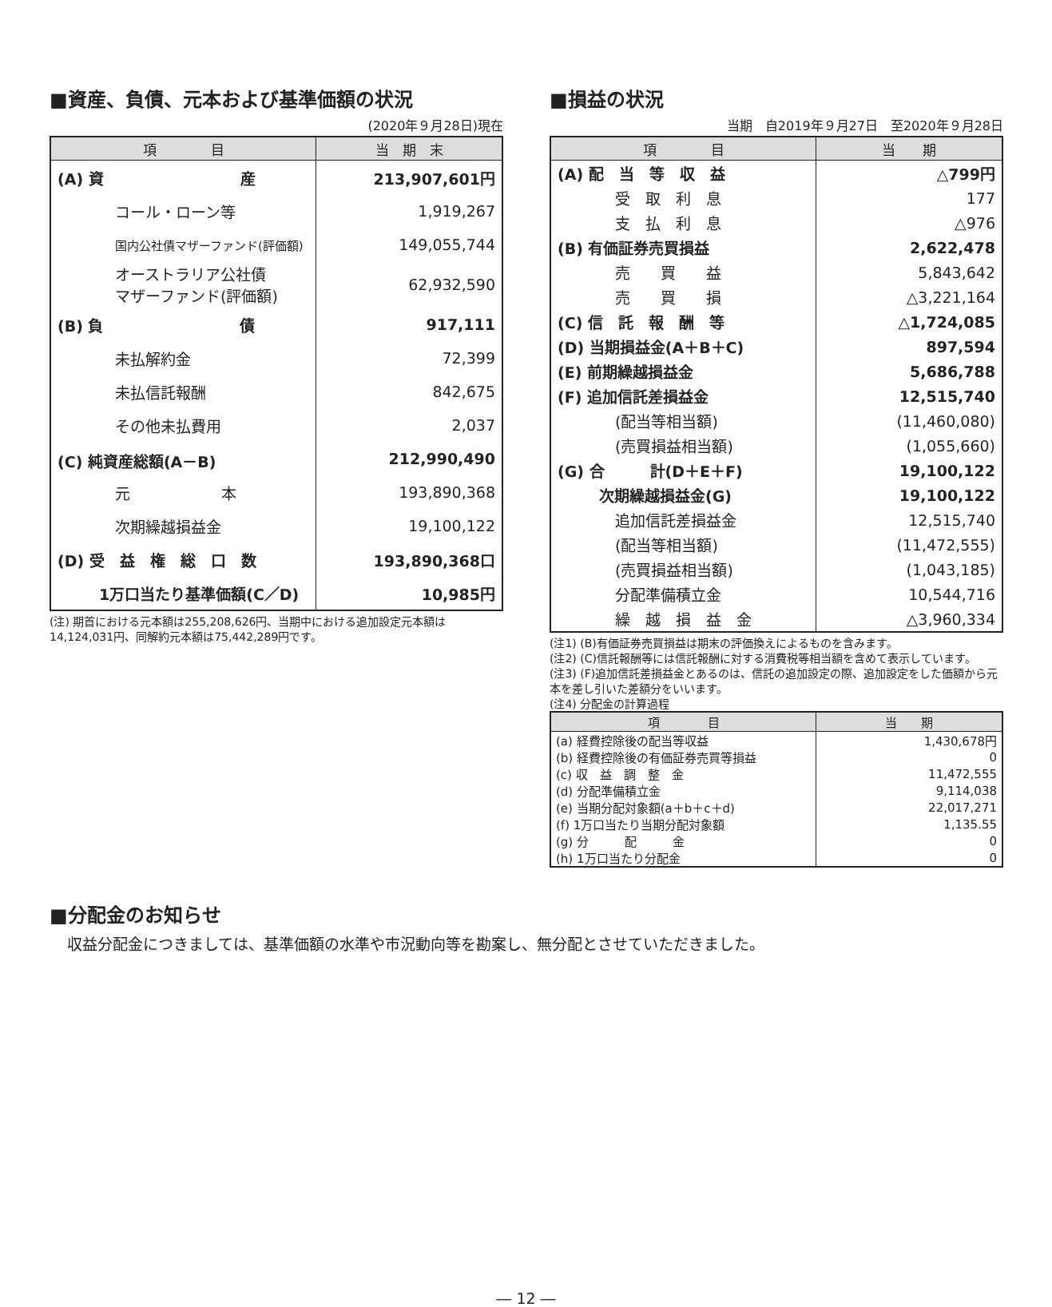■資産、負債、元本および基準価額の状況
(2020年９月28日)現在
| 項 目 | 当 期 末 |
| --- | --- |
| (A) 資 産 | 213,907,601円 |
| コール・ローン等 | 1,919,267 |
| 国内公社債マザーファンド(評価額) | 149,055,744 |
| オーストラリア公社債 マザーファンド(評価額) | 62,932,590 |
| (B) 負 債 | 917,111 |
| 未払解約金 | 72,399 |
| 未払信託報酬 | 842,675 |
| その他未払費用 | 2,037 |
| (C) 純資産総額(A－B) | 212,990,490 |
| 元 本 | 193,890,368 |
| 次期繰越損益金 | 19,100,122 |
| (D) 受 益 権 総 口 数 | 193,890,368口 |
| 1万口当たり基準価額(C／D) | 10,985円 |
(注) 期首における元本額は255,208,626円、当期中における追加設定元本額は14,124,031円、同解約元本額は75,442,289円です。
■損益の状況
当期　自2019年９月27日　至2020年９月28日
| 項 目 | 当 期 |
| --- | --- |
| (A) 配 当 等 収 益 | △799円 |
| 受 取 利 息 | 177 |
| 支 払 利 息 | △976 |
| (B) 有価証券売買損益 | 2,622,478 |
| 売 買 益 | 5,843,642 |
| 売 買 損 | △3,221,164 |
| (C) 信 託 報 酬 等 | △1,724,085 |
| (D) 当期損益金(A＋B＋C) | 897,594 |
| (E) 前期繰越損益金 | 5,686,788 |
| (F) 追加信託差損益金 | 12,515,740 |
| (配当等相当額) | (11,460,080) |
| (売買損益相当額) | (1,055,660) |
| (G) 合 計(D＋E＋F) | 19,100,122 |
| 次期繰越損益金(G) | 19,100,122 |
| 追加信託差損益金 | 12,515,740 |
| (配当等相当額) | (11,472,555) |
| (売買損益相当額) | (1,043,185) |
| 分配準備積立金 | 10,544,716 |
| 繰 越 損 益 金 | △3,960,334 |
(注1) (B)有価証券売買損益は期末の評価換えによるものを含みます。
(注2) (C)信託報酬等には信託報酬に対する消費税等相当額を含めて表示しています。
(注3) (F)追加信託差損益金とあるのは、信託の追加設定の際、追加設定をした価額から元本を差し引いた差額分をいいます。
(注4) 分配金の計算過程
| 項 目 | 当 期 |
| --- | --- |
| (a) 経費控除後の配当等収益 | 1,430,678円 |
| (b) 経費控除後の有価証券売買等損益 | 0 |
| (c) 収 益 調 整 金 | 11,472,555 |
| (d) 分配準備積立金 | 9,114,038 |
| (e) 当期分配対象額(a＋b＋c＋d) | 22,017,271 |
| (f) 1万口当たり当期分配対象額 | 1,135.55 |
| (g) 分 配 金 | 0 |
| (h) 1万口当たり分配金 | 0 |
■分配金のお知らせ
収益分配金につきましては、基準価額の水準や市況動向等を勘案し、無分配とさせていただきました。
― 12 ―